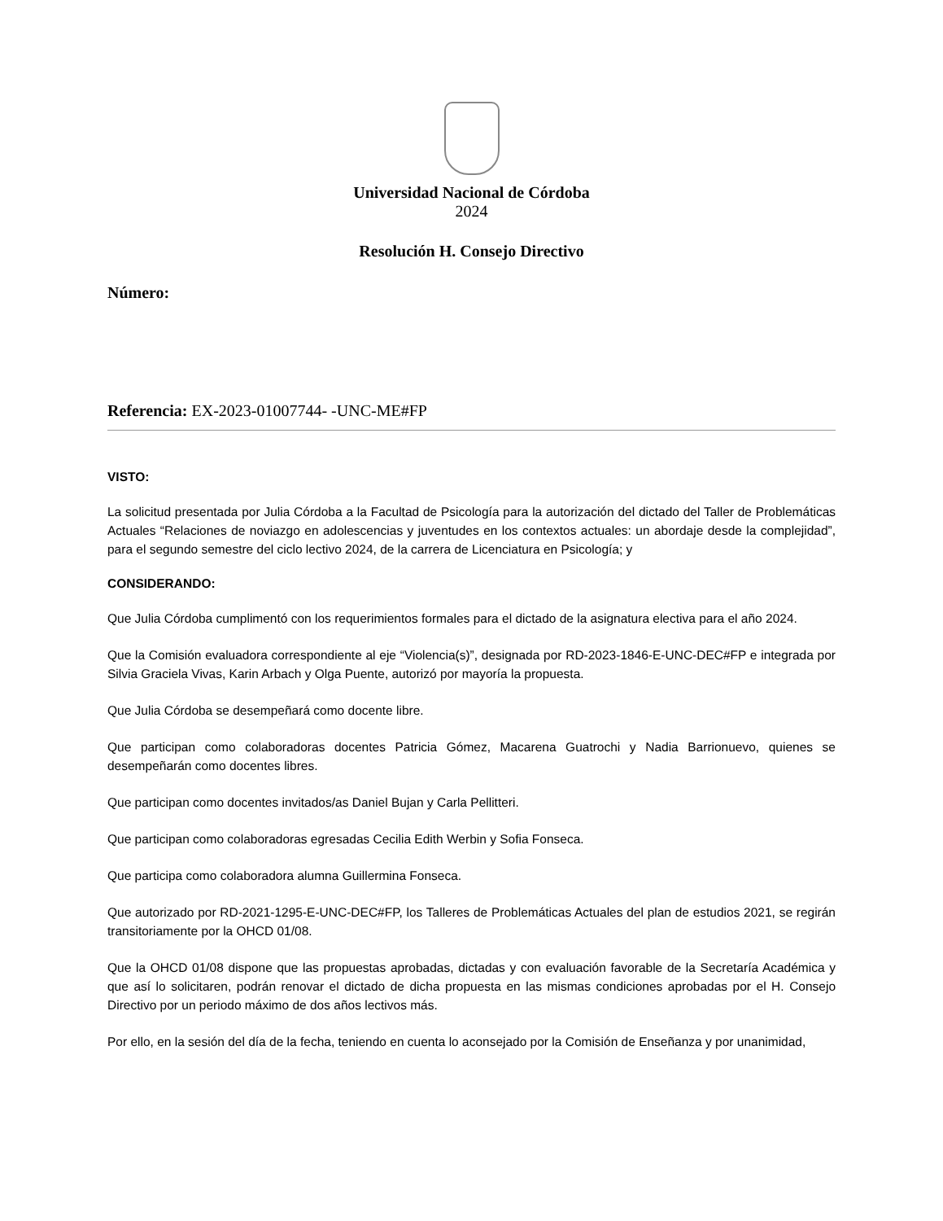Universidad Nacional de Córdoba
2024
Resolución H. Consejo Directivo
Número:
Referencia: EX-2023-01007744- -UNC-ME#FP
VISTO:
La solicitud presentada por Julia Córdoba a la Facultad de Psicología para la autorización del dictado del Taller de Problemáticas Actuales “Relaciones de noviazgo en adolescencias y juventudes en los contextos actuales: un abordaje desde la complejidad”, para el segundo semestre del ciclo lectivo 2024, de la carrera de Licenciatura en Psicología; y
CONSIDERANDO:
Que Julia Córdoba cumplimentó con los requerimientos formales para el dictado de la asignatura electiva para el año 2024.
Que la Comisión evaluadora correspondiente al eje “Violencia(s)”, designada por RD-2023-1846-E-UNC-DEC#FP e integrada por Silvia Graciela Vivas, Karin Arbach y Olga Puente, autorizó por mayoría la propuesta.
Que Julia Córdoba se desempeñará como docente libre.
Que participan como colaboradoras docentes Patricia Gómez, Macarena Guatrochi y Nadia Barrionuevo, quienes se desempeñarán como docentes libres.
Que participan como docentes invitados/as Daniel Bujan y Carla Pellitteri.
Que participan como colaboradoras egresadas Cecilia Edith Werbin y Sofia Fonseca.
Que participa como colaboradora alumna Guillermina Fonseca.
Que autorizado por RD-2021-1295-E-UNC-DEC#FP, los Talleres de Problemáticas Actuales del plan de estudios 2021, se regirán transitoriamente por la OHCD 01/08.
Que la OHCD 01/08 dispone que las propuestas aprobadas, dictadas y con evaluación favorable de la Secretaría Académica y que así lo solicitaren, podrán renovar el dictado de dicha propuesta en las mismas condiciones aprobadas por el H. Consejo Directivo por un periodo máximo de dos años lectivos más.
Por ello, en la sesión del día de la fecha, teniendo en cuenta lo aconsejado por la Comisión de Enseñanza y por unanimidad,